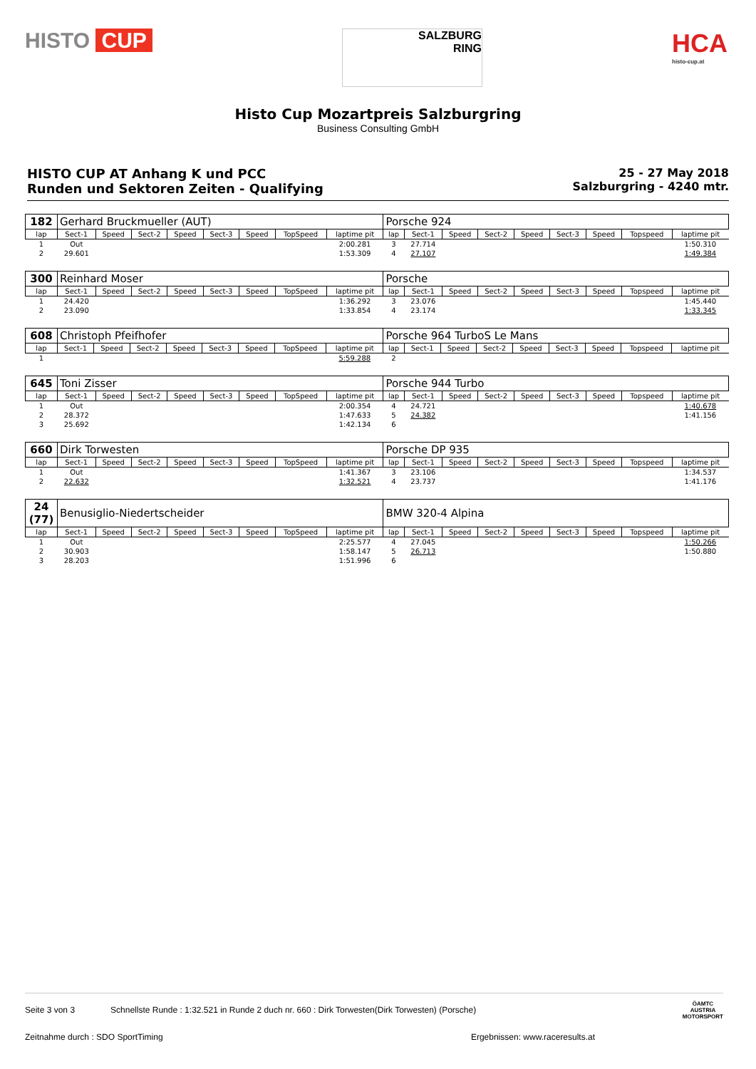HISTO CUP
SALZBURG
RING
HCA
histo-cup.at
Histo Cup Mozartpreis Salzburgring
Business Consulting GmbH
HISTO CUP AT Anhang K und PCC
Runden und Sektoren Zeiten - Qualifying
25 - 27 May 2018
Salzburgring - 4240 mtr.
| 182 | Gerhard Bruckmueller (AUT) | | | | | | | | Porsche 924 | | | | | | | | |
| lap | Sect-1 | Speed | Sect-2 | Speed | Sect-3 | Speed | TopSpeed | laptime pit | lap | Sect-1 | Speed | Sect-2 | Speed | Sect-3 | Speed | Topspeed | laptime pit |
| 1 | Out | | | | | | | 2:00.281 | 3 | 27.714 | | | | | | | 1:50.310 |
| 2 | 29.601 | | | | | | | 1:53.309 | 4 | 27.107 | | | | | | | 1:49.384 |
| 300 | Reinhard Moser | | | | | | | | Porsche | | | | | | | | |
| lap | Sect-1 | Speed | Sect-2 | Speed | Sect-3 | Speed | TopSpeed | laptime pit | lap | Sect-1 | Speed | Sect-2 | Speed | Sect-3 | Speed | Topspeed | laptime pit |
| 1 | 24.420 | | | | | | | 1:36.292 | 3 | 23.076 | | | | | | | 1:45.440 |
| 2 | 23.090 | | | | | | | 1:33.854 | 4 | 23.174 | | | | | | | 1:33.345 |
| 608 | Christoph Pfeifhofer | | | | | | | | Porsche 964 TurboS Le Mans | | | | | | | | |
| lap | Sect-1 | Speed | Sect-2 | Speed | Sect-3 | Speed | TopSpeed | laptime pit | lap | Sect-1 | Speed | Sect-2 | Speed | Sect-3 | Speed | Topspeed | laptime pit |
| 1 | | | | | | | | 5:59.288 | 2 | | | | | | | | |
| 645 | Toni Zisser | | | | | | | | Porsche 944 Turbo | | | | | | | | |
| lap | Sect-1 | Speed | Sect-2 | Speed | Sect-3 | Speed | TopSpeed | laptime pit | lap | Sect-1 | Speed | Sect-2 | Speed | Sect-3 | Speed | Topspeed | laptime pit |
| 1 | Out | | | | | | | 2:00.354 | 4 | 24.721 | | | | | | | 1:40.678 |
| 2 | 28.372 | | | | | | | 1:47.633 | 5 | 24.382 | | | | | | | 1:41.156 |
| 3 | 25.692 | | | | | | | 1:42.134 | 6 | | | | | | | | |
| 660 | Dirk Torwesten | | | | | | | | Porsche DP 935 | | | | | | | | |
| lap | Sect-1 | Speed | Sect-2 | Speed | Sect-3 | Speed | TopSpeed | laptime pit | lap | Sect-1 | Speed | Sect-2 | Speed | Sect-3 | Speed | Topspeed | laptime pit |
| 1 | Out | | | | | | | 1:41.367 | 3 | 23.106 | | | | | | | 1:34.537 |
| 2 | 22.632 | | | | | | | 1:32.521 | 4 | 23.737 | | | | | | | 1:41.176 |
| 24 (77) | Benusiglio-Niedertscheider | | | | | | | | BMW 320-4 Alpina | | | | | | | | |
| lap | Sect-1 | Speed | Sect-2 | Speed | Sect-3 | Speed | TopSpeed | laptime pit | lap | Sect-1 | Speed | Sect-2 | Speed | Sect-3 | Speed | Topspeed | laptime pit |
| 1 | Out | | | | | | | 2:25.577 | 4 | 27.045 | | | | | | | 1:50.266 |
| 2 | 30.903 | | | | | | | 1:58.147 | 5 | 26.713 | | | | | | | 1:50.880 |
| 3 | 28.203 | | | | | | | 1:51.996 | 6 | | | | | | | | |
Seite 3 von 3 Schnellste Runde : 1:32.521 in Runde 2 duch nr. 660 : Dirk Torwesten(Dirk Torwesten) (Porsche)
Zeitnahme durch : SDO SportTiming Ergebnissen: www.raceresults.at
ÖAMTC
AUSTRIA
MOTORSPORT